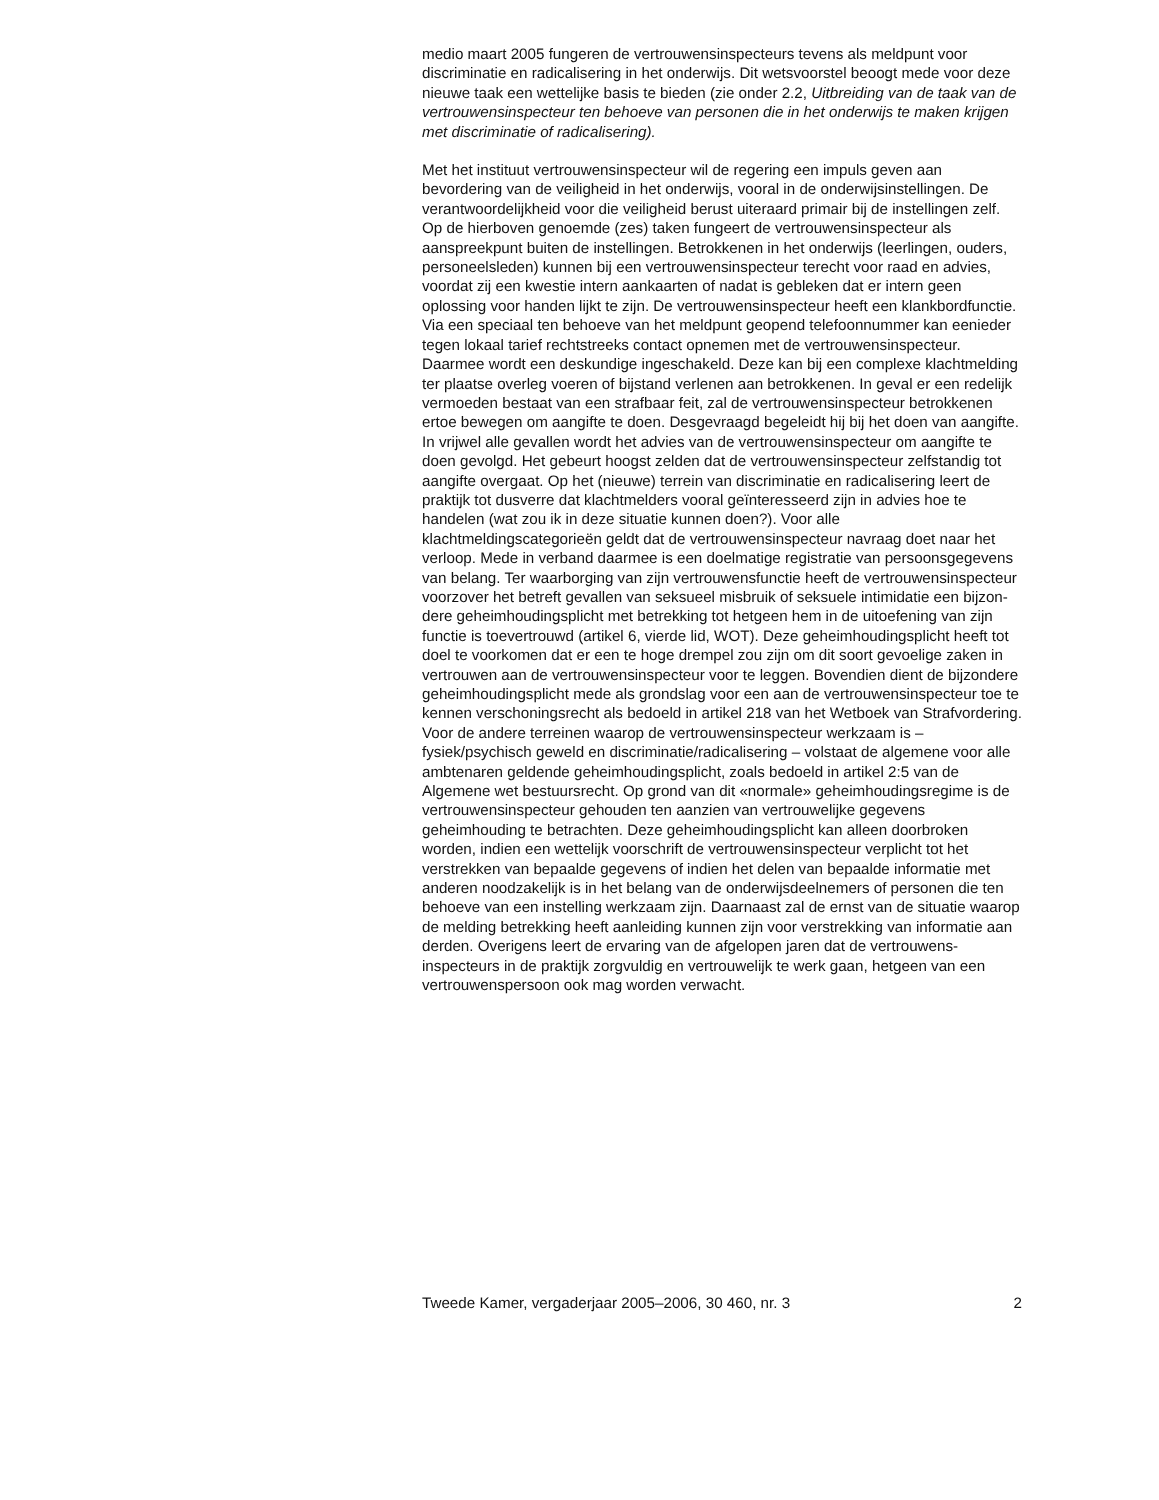medio maart 2005 fungeren de vertrouwensinspecteurs tevens als meld­punt voor discriminatie en radicalisering in het onderwijs. Dit wetsvoor­stel beoogt mede voor deze nieuwe taak een wettelijke basis te bieden (zie onder 2.2, Uitbreiding van de taak van de vertrouwensinspecteur ten behoeve van personen die in het onderwijs te maken krijgen met discrimi­natie of radicalisering).
Met het instituut vertrouwensinspecteur wil de regering een impuls geven aan bevordering van de veiligheid in het onderwijs, vooral in de onderwijs­instellingen. De verantwoordelijkheid voor die veiligheid berust uiteraard primair bij de instellingen zelf. Op de hierboven genoemde (zes) taken fungeert de vertrouwensinspecteur als aanspreekpunt buiten de instel­lingen. Betrokkenen in het onderwijs (leerlingen, ouders, personeelsleden) kunnen bij een vertrouwensinspecteur terecht voor raad en advies, voordat zij een kwestie intern aankaarten of nadat is gebleken dat er intern geen oplossing voor handen lijkt te zijn. De vertrouwensinspecteur heeft een klankbordfunctie. Via een speciaal ten behoeve van het meldpunt geopend telefoonnummer kan eenieder tegen lokaal tarief rechtstreeks contact opnemen met de vertrouwensinspecteur. Daarmee wordt een deskundige ingeschakeld. Deze kan bij een complexe klachtmelding ter plaatse overleg voeren of bijstand verlenen aan betrokkenen. In geval er een redelijk vermoeden bestaat van een strafbaar feit, zal de vertrouwens­inspecteur betrokkenen ertoe bewegen om aangifte te doen. Desgevraagd begeleidt hij bij het doen van aangifte. In vrijwel alle gevallen wordt het advies van de vertrouwensinspecteur om aangifte te doen gevolgd. Het gebeurt hoogst zelden dat de vertrouwensinspecteur zelfstandig tot aangifte overgaat. Op het (nieuwe) terrein van discriminatie en radicalise­ring leert de praktijk tot dusverre dat klachtmelders vooral geïnteresseerd zijn in advies hoe te handelen (wat zou ik in deze situatie kunnen doen?). Voor alle klachtmeldingscategorieën geldt dat de vertrouwensinspecteur navraag doet naar het verloop. Mede in verband daarmee is een doelma­tige registratie van persoonsgegevens van belang. Ter waarborging van zijn vertrouwensfunctie heeft de vertrouwensinspecteur voorzover het betreft gevallen van seksueel misbruik of seksuele intimidatie een bijzon­dere geheimhoudingsplicht met betrekking tot hetgeen hem in de uitoefe­ning van zijn functie is toevertrouwd (artikel 6, vierde lid, WOT). Deze geheimhoudingsplicht heeft tot doel te voorkomen dat er een te hoge drempel zou zijn om dit soort gevoelige zaken in vertrouwen aan de ver­trouwensinspecteur voor te leggen. Bovendien dient de bijzondere geheimhoudingsplicht mede als grondslag voor een aan de vertrouwens­inspecteur toe te kennen verschoningsrecht als bedoeld in artikel 218 van het Wetboek van Strafvordering.
Voor de andere terreinen waarop de vertrouwensinspecteur werkzaam is – fysiek/psychisch geweld en discriminatie/radicalisering – volstaat de alge­mene voor alle ambtenaren geldende geheimhoudingsplicht, zoals bedoeld in artikel 2:5 van de Algemene wet bestuursrecht. Op grond van dit «normale» geheimhoudingsregime is de vertrouwensinspecteur gehouden ten aanzien van vertrouwelijke gegevens geheimhouding te betrachten. Deze geheimhoudingsplicht kan alleen doorbroken worden, indien een wettelijk voorschrift de vertrouwensinspecteur verplicht tot het verstrekken van bepaalde gegevens of indien het delen van bepaalde informatie met anderen noodzakelijk is in het belang van de onderwijs­deelnemers of personen die ten behoeve van een instelling werkzaam zijn. Daarnaast zal de ernst van de situatie waarop de melding betrekking heeft aanleiding kunnen zijn voor verstrekking van informatie aan derden. Overigens leert de ervaring van de afgelopen jaren dat de vertrouwens­inspecteurs in de praktijk zorgvuldig en vertrouwelijk te werk gaan, hetgeen van een vertrouwenspersoon ook mag worden verwacht.
Tweede Kamer, vergaderjaar 2005–2006, 30 460, nr. 3 2